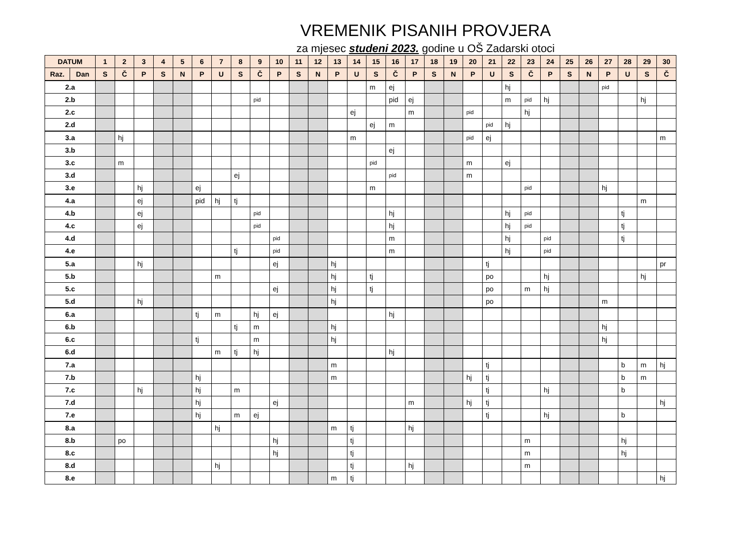VREMENIK PISANIH PROVJERA
za mjesec studeni 2023. godine u OŠ Zadarski otoci
| DATUM | | 1 | 2 | 3 | 4 | 5 | 6 | 7 | 8 | 9 | 10 | 11 | 12 | 13 | 14 | 15 | 16 | 17 | 18 | 19 | 20 | 21 | 22 | 23 | 24 | 25 | 26 | 27 | 28 | 29 | 30 |
| --- | --- | --- | --- | --- | --- | --- | --- | --- | --- | --- | --- | --- | --- | --- | --- | --- | --- | --- | --- | --- | --- | --- | --- | --- | --- | --- | --- | --- | --- | --- | --- |
| Raz. | Dan | S | Č | P | S | N | P | U | S | Č | P | S | N | P | U | S | Č | P | S | N | P | U | S | Č | P | S | N | P | U | S | Č |
| 2.a | | | | | | | | | | | | | | | | m | ej | | | | | | hj | | | | | pid | | | |
| 2.b | | | | | | | | | | pid | | | | | | | pid | ej | | | | | m | pid | hj | | | | | hj | |
| 2.c | | | | | | | | | | | | | | | ej | | | m | | | pid | | | hj | | | | | | | |
| 2.d | | | | | | | | | | | | | | | | ej | m | | | | | pid | hj | | | | | | | | |
| 3.a | | | hj | | | | | | | | | | | | m | | | | | | pid | ej | | | | | | | | | m |
| 3.b | | | | | | | | | | | | | | | | | ej | | | | | | | | | | | | | | |
| 3.c | | | m | | | | | | | | | | | | | pid | | | | | m | | ej | | | | | | | | |
| 3.d | | | | | | | | | ej | | | | | | | | pid | | | | m | | | | | | | | | | |
| 3.e | | | | hj | | | ej | | | | | | | | | m | | | | | | | | pid | | | | hj | | | |
| 4.a | | | | ej | | | pid | hj | tj | | | | | | | | | | | | | | | | | | | | | m | |
| 4.b | | | | ej | | | | | | pid | | | | | | | hj | | | | | | hj | pid | | | | | tj | | |
| 4.c | | | | ej | | | | | | pid | | | | | | | hj | | | | | | hj | pid | | | | | tj | | |
| 4.d | | | | | | | | | | | pid | | | | | | m | | | | | | hj | | pid | | | | tj | | |
| 4.e | | | | | | | | | tj | | pid | | | | | | m | | | | | | hj | | pid | | | | | | |
| 5.a | | | | hj | | | | | | | ej | | | hj | | | | | | | | tj | | | | | | | | | pr |
| 5.b | | | | | | | | m | | | | | | hj | | tj | | | | | | po | | | hj | | | | | hj | |
| 5.c | | | | | | | | | | | ej | | | hj | | tj | | | | | | po | | m | hj | | | | | | |
| 5.d | | | | hj | | | | | | | | | | hj | | | | | | | | po | | | | | | m | | | |
| 6.a | | | | | | | tj | m | | hj | ej | | | | | | hj | | | | | | | | | | | | | | |
| 6.b | | | | | | | | | tj | m | | | | hj | | | | | | | | | | | | | | hj | | | |
| 6.c | | | | | | | tj | | | m | | | | hj | | | | | | | | | | | | | | hj | | | |
| 6.d | | | | | | | | m | tj | hj | | | | | | | hj | | | | | | | | | | | | | | |
| 7.a | | | | | | | | | | | | | | m | | | | | | | | tj | | | | | | | b | m | hj |
| 7.b | | | | | | | hj | | | | | | | m | | | | | | | hj | tj | | | | | | | b | m | |
| 7.c | | | | hj | | | hj | | m | | | | | | | | | | | | | tj | | | hj | | | | b | | |
| 7.d | | | | | | | hj | | | | ej | | | | | | | m | | | hj | tj | | | | | | | | | hj |
| 7.e | | | | | | | hj | | m | ej | | | | | | | | | | | | tj | | | hj | | | | b | | |
| 8.a | | | | | | | | hj | | | | | | m | tj | | | hj | | | | | | | | | | | | | |
| 8.b | | | po | | | | | | | | hj | | | | tj | | | | | | | | | m | | | | | hj | | |
| 8.c | | | | | | | | | | | hj | | | | tj | | | | | | | | | m | | | | | hj | | |
| 8.d | | | | | | | | hj | | | | | | | tj | | | hj | | | | | | m | | | | | | | |
| 8.e | | | | | | | | | | | | | | m | tj | | | | | | | | | | | | | | | | hj |